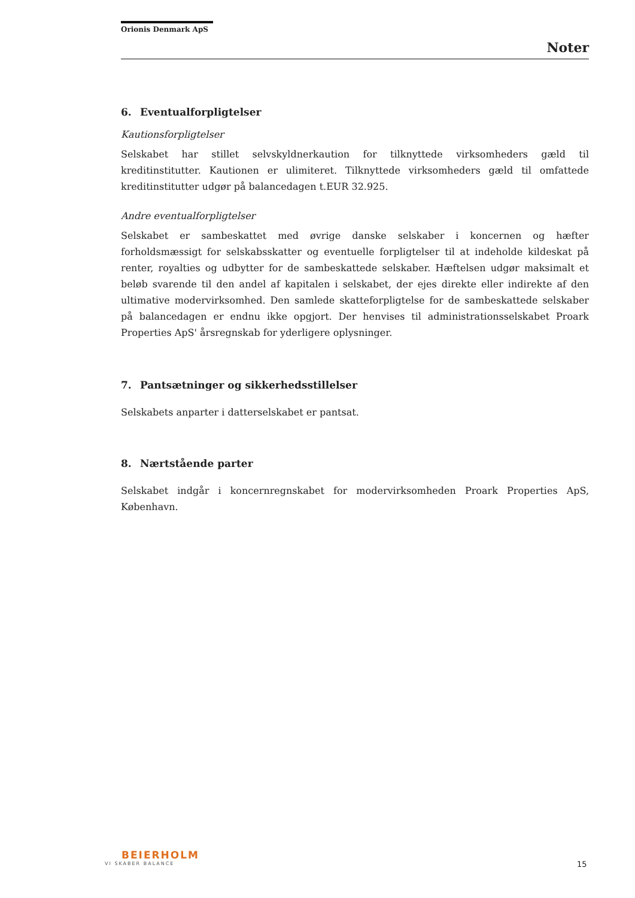Orionis Denmark ApS
Noter
6. Eventualforpligtelser
Kautionsforpligtelser
Selskabet har stillet selvskyldnerkaution for tilknyttede virksomheders gæld til kreditinstitutter. Kautionen er ulimiteret. Tilknyttede virksomheders gæld til omfattede kreditinstitutter udgør på balancedagen t.EUR 32.925.
Andre eventualforpligtelser
Selskabet er sambeskattet med øvrige danske selskaber i koncernen og hæfter forholdsmæssigt for selskabsskatter og eventuelle forpligtelser til at indeholde kildeskat på renter, royalties og udbytter for de sambeskattede selskaber. Hæftelsen udgør maksimalt et beløb svarende til den andel af kapitalen i selskabet, der ejes direkte eller indirekte af den ultimative modervirksomhed. Den samlede skatteforpligtelse for de sambeskattede selskaber på balancedagen er endnu ikke opgjort. Der henvises til administrationsselskabet Proark Properties ApS' årsregnskab for yderligere oplysninger.
7. Pantsætninger og sikkerhedsstillelser
Selskabets anparter i datterselskabet er pantsat.
8. Nærtstående parter
Selskabet indgår i koncernregnskabet for modervirksomheden Proark Properties ApS, København.
BEIERHOLM
VI SKABER BALANCE
15